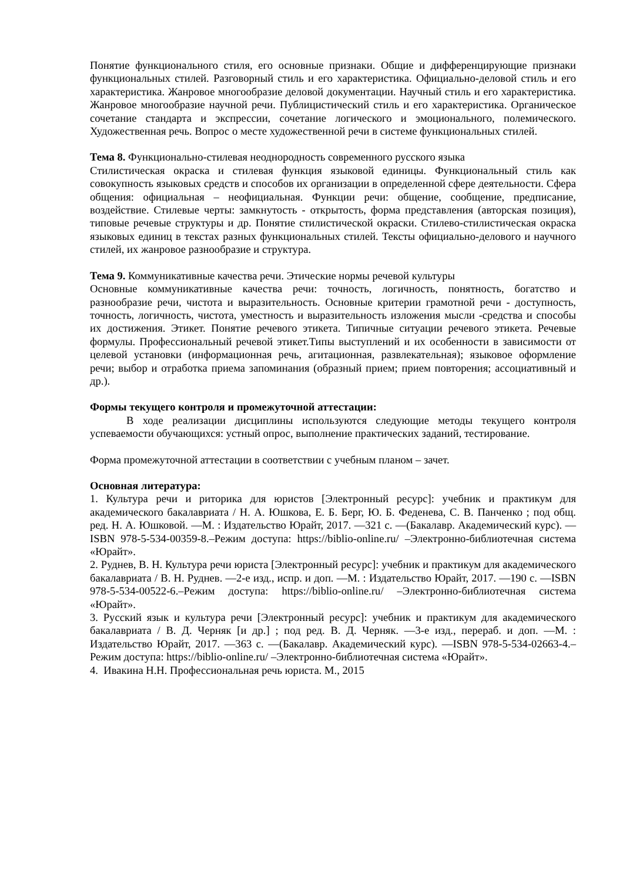Понятие функционального стиля, его основные признаки. Общие и дифференцирующие признаки функциональных стилей. Разговорный стиль и его характеристика. Официально-деловой стиль и его характеристика. Жанровое многообразие деловой документации. Научный стиль и его характеристика. Жанровое многообразие научной речи. Публицистический стиль и его характеристика. Органическое сочетание стандарта и экспрессии, сочетание логического и эмоционального, полемического. Художественная речь. Вопрос о месте художественной речи в системе функциональных стилей.
Тема 8. Функционально-стилевая неоднородность современного русского языка
Стилистическая окраска и стилевая функция языковой единицы. Функциональный стиль как совокупность языковых средств и способов их организации в определенной сфере деятельности. Сфера общения: официальная – неофициальная. Функции речи: общение, сообщение, предписание, воздействие. Стилевые черты: замкнутость - открытость, форма представления (авторская позиция), типовые речевые структуры и др. Понятие стилистической окраски. Стилево-стилистическая окраска языковых единиц в текстах разных функциональных стилей. Тексты официально-делового и научного стилей, их жанровое разнообразие и структура.
Тема 9. Коммуникативные качества речи. Этические нормы речевой культуры
Основные коммуникативные качества речи: точность, логичность, понятность, богатство и разнообразие речи, чистота и выразительность. Основные критерии грамотной речи - доступность, точность, логичность, чистота, уместность и выразительность изложения мысли -средства и способы их достижения. Этикет. Понятие речевого этикета. Типичные ситуации речевого этикета. Речевые формулы. Профессиональный речевой этикет.Типы выступлений и их особенности в зависимости от целевой установки (информационная речь, агитационная, развлекательная); языковое оформление речи; выбор и отработка приема запоминания (образный прием; прием повторения; ассоциативный и др.).
Формы текущего контроля и промежуточной аттестации:
В ходе реализации дисциплины используются следующие методы текущего контроля успеваемости обучающихся: устный опрос, выполнение практических заданий, тестирование.
Форма промежуточной аттестации в соответствии с учебным планом – зачет.
Основная литература:
1. Культура речи и риторика для юристов [Электронный ресурс]: учебник и практикум для академического бакалавриата / Н. А. Юшкова, Е. Б. Берг, Ю. Б. Феденева, С. В. Панченко ; под общ. ред. Н. А. Юшковой. —М. : Издательство Юрайт, 2017. —321 с. —(Бакалавр. Академический курс). —ISBN 978-5-534-00359-8.–Режим доступа: https://biblio-online.ru/ –Электронно-библиотечная система «Юрайт».
2. Руднев, В. Н. Культура речи юриста [Электронный ресурс]: учебник и практикум для академического бакалавриата / В. Н. Руднев. —2-е изд., испр. и доп. —М. : Издательство Юрайт, 2017. —190 с. —ISBN 978-5-534-00522-6.–Режим доступа: https://biblio-online.ru/ –Электронно-библиотечная система «Юрайт».
3. Русский язык и культура речи [Электронный ресурс]: учебник и практикум для академического бакалавриата / В. Д. Черняк [и др.] ; под ред. В. Д. Черняк. —3-е изд., перераб. и доп. —М. : Издательство Юрайт, 2017. —363 с. —(Бакалавр. Академический курс). —ISBN 978-5-534-02663-4.–Режим доступа: https://biblio-online.ru/ –Электронно-библиотечная система «Юрайт».
4. Ивакина Н.Н. Профессиональная речь юриста. М., 2015